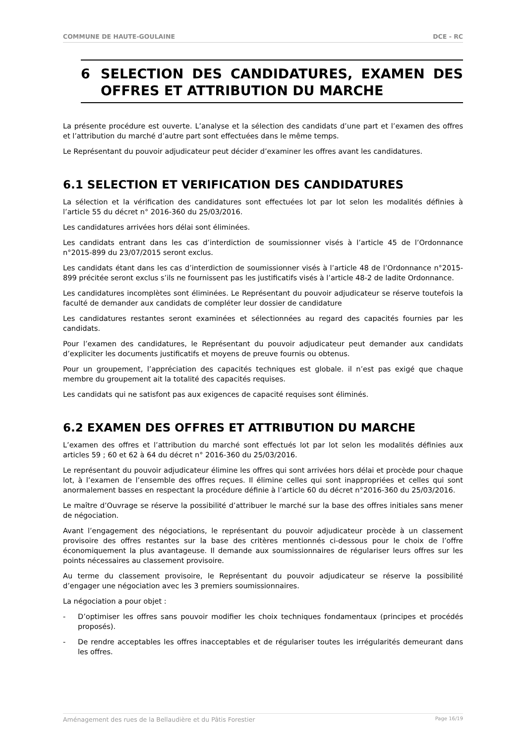COMMUNE DE HAUTE-GOULAINE DCE - RC
6 SELECTION DES CANDIDATURES, EXAMEN DES OFFRES ET ATTRIBUTION DU MARCHE
La présente procédure est ouverte. L’analyse et la sélection des candidats d’une part et l’examen des offres et l’attribution du marché d’autre part sont effectuées dans le même temps.
Le Représentant du pouvoir adjudicateur peut décider d’examiner les offres avant les candidatures.
6.1 SELECTION ET VERIFICATION DES CANDIDATURES
La sélection et la vérification des candidatures sont effectuées lot par lot selon les modalités définies à l’article 55 du décret n° 2016-360 du 25/03/2016.
Les candidatures arrivées hors délai sont éliminées.
Les candidats entrant dans les cas d’interdiction de soumissionner visés à l’article 45 de l’Ordonnance n°2015-899 du 23/07/2015 seront exclus.
Les candidats étant dans les cas d’interdiction de soumissionner visés à l’article 48 de l’Ordonnance n°2015-899 précitée seront exclus s’ils ne fournissent pas les justificatifs visés à l’article 48-2 de ladite Ordonnance.
Les candidatures incomplètes sont éliminées. Le Représentant du pouvoir adjudicateur se réserve toutefois la faculté de demander aux candidats de compléter leur dossier de candidature
Les candidatures restantes seront examinées et sélectionnées au regard des capacités fournies par les candidats.
Pour l’examen des candidatures, le Représentant du pouvoir adjudicateur peut demander aux candidats d’expliciter les documents justificatifs et moyens de preuve fournis ou obtenus.
Pour un groupement, l’appréciation des capacités techniques est globale. il n’est pas exigé que chaque membre du groupement ait la totalité des capacités requises.
Les candidats qui ne satisfont pas aux exigences de capacité requises sont éliminés.
6.2 EXAMEN DES OFFRES ET ATTRIBUTION DU MARCHE
L’examen des offres et l’attribution du marché sont effectués lot par lot selon les modalités définies aux articles 59 ; 60 et 62 à 64 du décret n° 2016-360 du 25/03/2016.
Le représentant du pouvoir adjudicateur élimine les offres qui sont arrivées hors délai et procède pour chaque lot, à l’examen de l’ensemble des offres reçues. Il élimine celles qui sont inappropriées et celles qui sont anormalement basses en respectant la procédure définie à l’article 60 du décret n°2016-360 du 25/03/2016.
Le maître d’Ouvrage se réserve la possibilité d’attribuer le marché sur la base des offres initiales sans mener de négociation.
Avant l’engagement des négociations, le représentant du pouvoir adjudicateur procède à un classement provisoire des offres restantes sur la base des critères mentionnés ci-dessous pour le choix de l’offre économiquement la plus avantageuse. Il demande aux soumissionnaires de régulariser leurs offres sur les points nécessaires au classement provisoire.
Au terme du classement provisoire, le Représentant du pouvoir adjudicateur se réserve la possibilité d’engager une négociation avec les 3 premiers soumissionnaires.
La négociation a pour objet :
- D’optimiser les offres sans pouvoir modifier les choix techniques fondamentaux (principes et procédés proposés).
- De rendre acceptables les offres inacceptables et de régulariser toutes les irrégularités demeurant dans les offres.
Aménagement des rues de la Bellaudière et du Pâtis Forestier Page 16/19